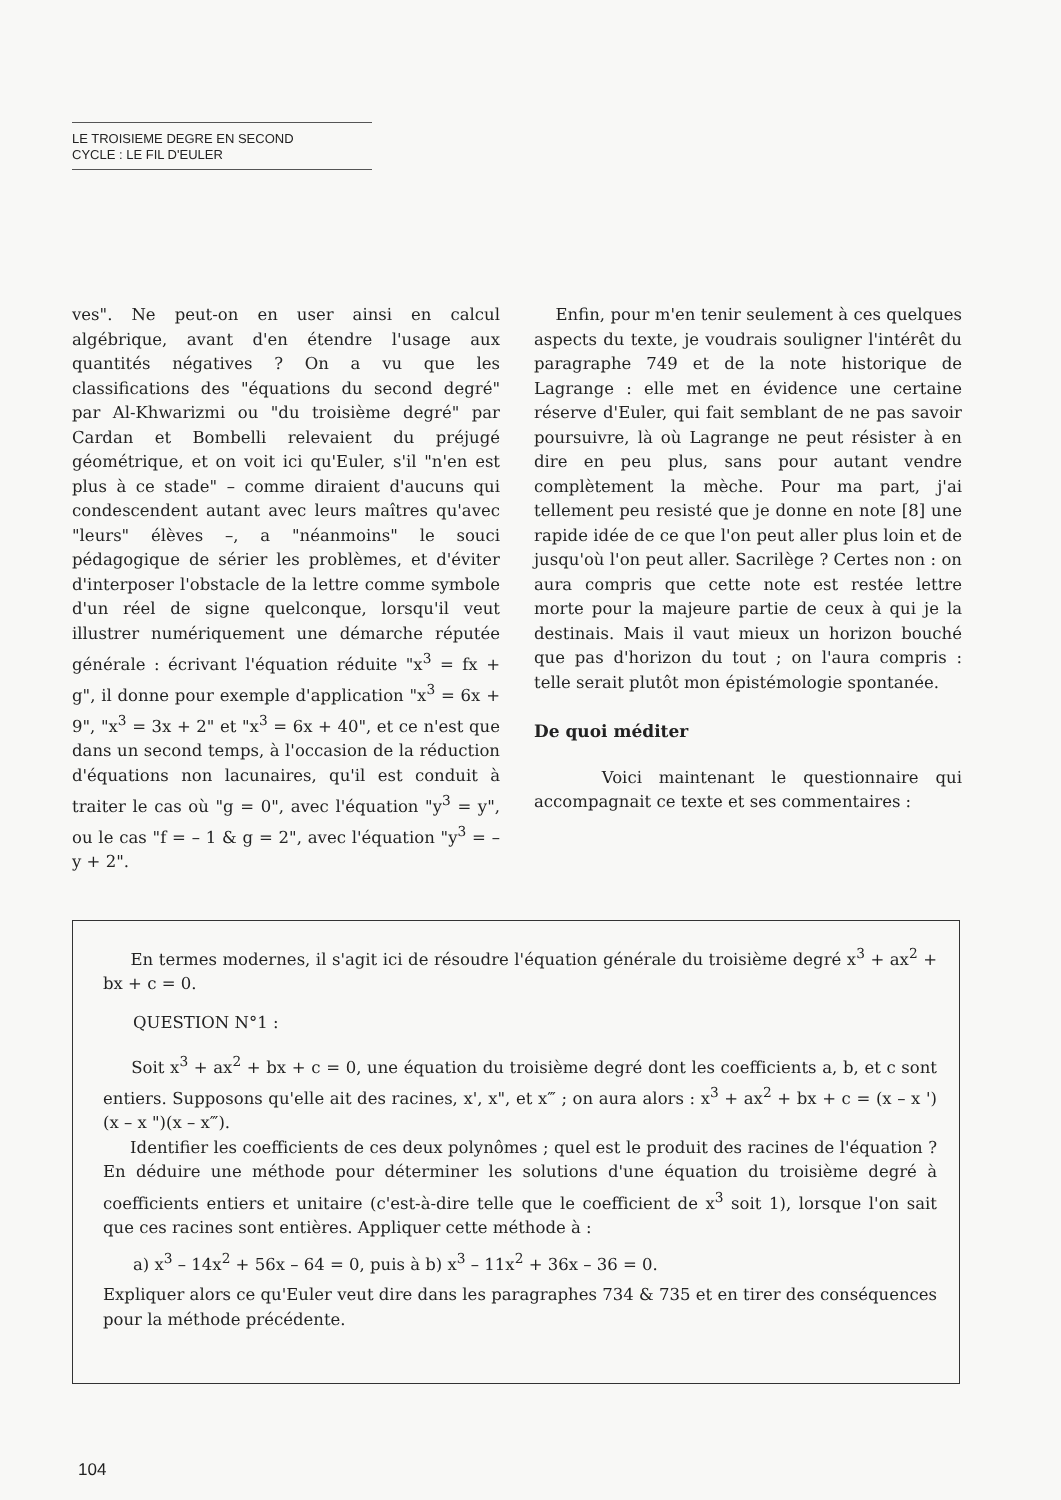LE TROISIEME DEGRE EN SECOND
CYCLE : LE FIL D'EULER
ves". Ne peut-on en user ainsi en calcul algébrique, avant d'en étendre l'usage aux quantités négatives ? On a vu que les classifications des "équations du second degré" par Al-Khwarizmi ou "du troisième degré" par Cardan et Bombelli relevaient du préjugé géométrique, et on voit ici qu'Euler, s'il "n'en est plus à ce stade" – comme diraient d'aucuns qui condescendent autant avec leurs maîtres qu'avec "leurs" élèves –, a "néanmoins" le souci pédagogique de sérier les problèmes, et d'éviter d'interposer l'obstacle de la lettre comme symbole d'un réel de signe quelconque, lorsqu'il veut illustrer numériquement une démarche réputée générale : écrivant l'équation réduite "x<sup>3</sup> = fx + g", il donne pour exemple d'application "x<sup>3</sup> = 6x + 9", "x<sup>3</sup> = 3x + 2" et "x<sup>3</sup> = 6x + 40", et ce n'est que dans un second temps, à l'occasion de la réduction d'équations non lacunaires, qu'il est conduit à traiter le cas où "g = 0", avec l'équation "y<sup>3</sup> = y", ou le cas "f = – 1 & g = 2", avec l'équation "y<sup>3</sup> = – y + 2".
Enfin, pour m'en tenir seulement à ces quelques aspects du texte, je voudrais souligner l'intérêt du paragraphe 749 et de la note historique de Lagrange : elle met en évidence une certaine réserve d'Euler, qui fait semblant de ne pas savoir poursuivre, là où Lagrange ne peut résister à en dire en peu plus, sans pour autant vendre complètement la mèche. Pour ma part, j'ai tellement peu resisté que je donne en note [8] une rapide idée de ce que l'on peut aller plus loin et de jusqu'où l'on peut aller. Sacrilège ? Certes non : on aura compris que cette note est restée lettre morte pour la majeure partie de ceux à qui je la destinais. Mais il vaut mieux un horizon bouché que pas d'horizon du tout ; on l'aura compris : telle serait plutôt mon épistémologie spontanée.
De quoi méditer
Voici maintenant le questionnaire qui accompagnait ce texte et ses commentaires :
En termes modernes, il s'agit ici de résoudre l'équation générale du troisième degré x<sup>3</sup> + ax<sup>2</sup> + bx + c = 0.
QUESTION N°1 :
Soit x<sup>3</sup> + ax<sup>2</sup> + bx + c = 0, une équation du troisième degré dont les coefficients a, b, et c sont entiers. Supposons qu'elle ait des racines, x', x", et x‴ ; on aura alors : x<sup>3</sup> + ax<sup>2</sup> + bx + c = (x – x ')(x – x ")(x – x‴).
Identifier les coefficients de ces deux polynômes ; quel est le produit des racines de l'équation ? En déduire une méthode pour déterminer les solutions d'une équation du troisième degré à coefficients entiers et unitaire (c'est-à-dire telle que le coefficient de x<sup>3</sup> soit 1), lorsque l'on sait que ces racines sont entières. Appliquer cette méthode à :
a) x<sup>3</sup> – 14x<sup>2</sup> + 56x – 64 = 0, puis à b) x<sup>3</sup> – 11x<sup>2</sup> + 36x – 36 = 0.
Expliquer alors ce qu'Euler veut dire dans les paragraphes 734 & 735 et en tirer des conséquences pour la méthode précédente.
104